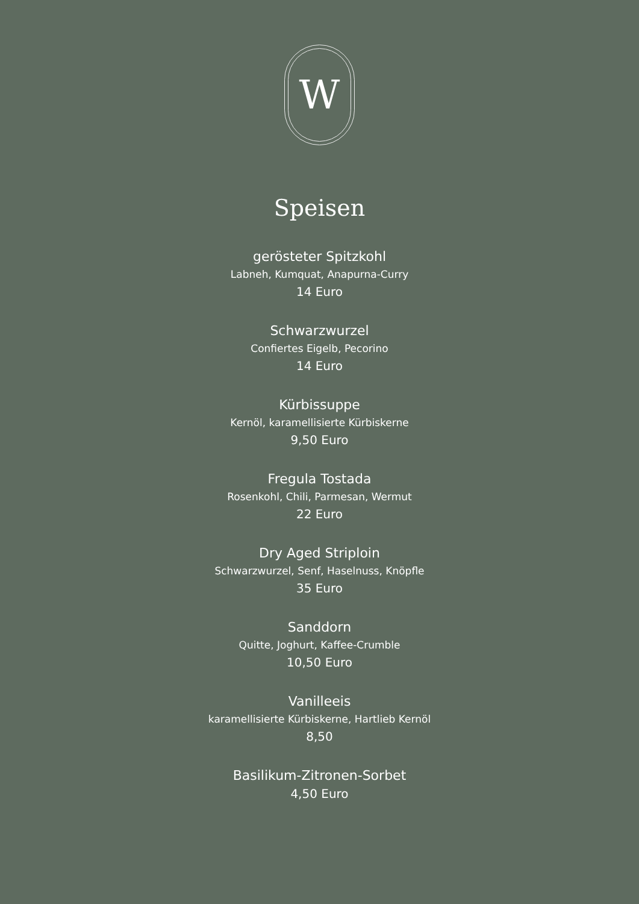W
Speisen
gerösteter Spitzkohl
Labneh, Kumquat, Anapurna-Curry
14 Euro
Schwarzwurzel
Confiertes Eigelb, Pecorino
14 Euro
Kürbissuppe
Kernöl, karamellisierte Kürbiskerne
9,50 Euro
Fregula Tostada
Rosenkohl, Chili, Parmesan, Wermut
22 Euro
Dry Aged Striploin
Schwarzwurzel, Senf, Haselnuss, Knöpfle
35 Euro
Sanddorn
Quitte, Joghurt, Kaffee-Crumble
10,50 Euro
Vanilleeis
karamellisierte Kürbiskerne, Hartlieb Kernöl
8,50
Basilikum-Zitronen-Sorbet
4,50 Euro